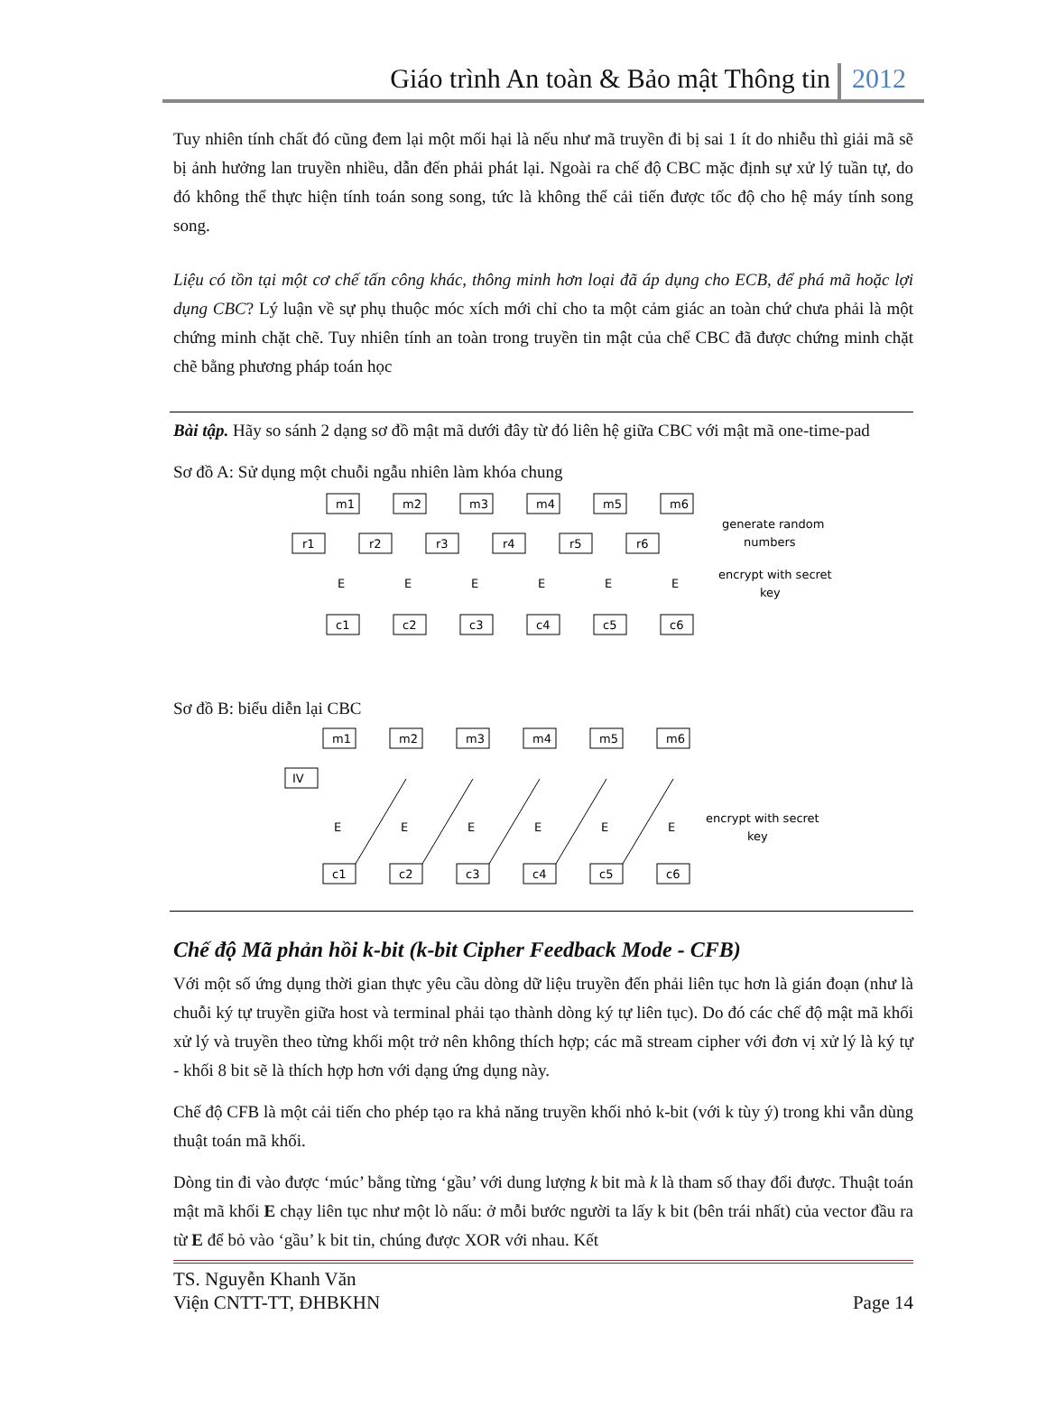Giáo trình An toàn & Bảo mật Thông tin 2012
Tuy nhiên tính chất đó cũng đem lại một mối hại là nếu như mã truyền đi bị sai 1 ít do nhiễu thì giải mã sẽ bị ảnh hưởng lan truyền nhiều, dẫn đến phải phát lại. Ngoài ra chế độ CBC mặc định sự xử lý tuần tự, do đó không thể thực hiện tính toán song song, tức là không thể cải tiến được tốc độ cho hệ máy tính song song.
Liệu có tồn tại một cơ chế tấn công khác, thông minh hơn loại đã áp dụng cho ECB, để phá mã hoặc lợi dụng CBC? Lý luận về sự phụ thuộc móc xích mới chỉ cho ta một cảm giác an toàn chứ chưa phải là một chứng minh chặt chẽ. Tuy nhiên tính an toàn trong truyền tin mật của chế CBC đã được chứng minh chặt chẽ bằng phương pháp toán học
Bài tập. Hãy so sánh 2 dạng sơ đồ mật mã dưới đây từ đó liên hệ giữa CBC với mật mã one-time-pad
Sơ đồ A: Sử dụng một chuỗi ngẫu nhiên làm khóa chung
m1
m2
m3
m4
m5
m6
r1
r2
r3
r4
r5
r6
E
E
E
E
E
E
c1
c2
c3
c4
c5
c6
generate random
numbers
encrypt with secret
key
Sơ đồ B: biểu diễn lại CBC
m1
m2
m3
m4
m5
m6
IV
E
E
E
E
E
E
c1
c2
c3
c4
c5
c6
encrypt with secret
key
Chế độ Mã phản hồi k-bit (k-bit Cipher Feedback Mode - CFB)
Với một số ứng dụng thời gian thực yêu cầu dòng dữ liệu truyền đến phải liên tục hơn là gián đoạn (như là chuỗi ký tự truyền giữa host và terminal phải tạo thành dòng ký tự liên tục). Do đó các chế độ mật mã khối xử lý và truyền theo từng khối một trở nên không thích hợp; các mã stream cipher với đơn vị xử lý là ký tự - khối 8 bit sẽ là thích hợp hơn với dạng ứng dụng này.
Chế độ CFB là một cải tiến cho phép tạo ra khả năng truyền khối nhỏ k-bit (với k tùy ý) trong khi vẫn dùng thuật toán mã khối.
Dòng tin đi vào được ‘múc’ bằng từng ‘gầu’ với dung lượng k bit mà k là tham số thay đổi được. Thuật toán mật mã khối E chạy liên tục như một lò nấu: ở mỗi bước người ta lấy k bit (bên trái nhất) của vector đầu ra từ E để bỏ vào ‘gầu’ k bit tin, chúng được XOR với nhau. Kết
TS. Nguyễn Khanh Văn
Viện CNTT-TT, ĐHBKHN
Page 14